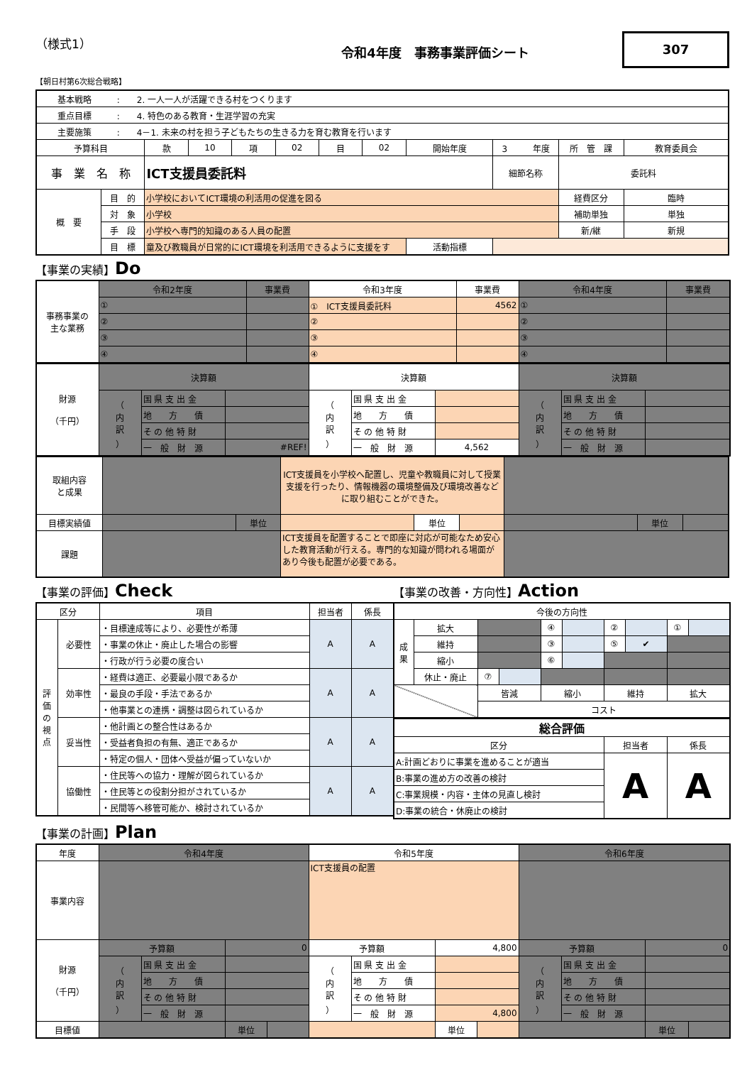（様式1）
令和4年度　事務事業評価シート
307
【朝日村第6次総合戦略】
| 基本戦略 : 2. 一人一人が活躍できる村をつくります | | | | | | | | | | | |
| 重点目標 : 4. 特色のある教育・生涯学習の充実 | | | | | | | | | | | |
| 主要施策 : 4－1. 未来の村を担う子どもたちの生きる力を育む教育を行います | | | | | | | | | | | |
| 予算科目 | | 款 | 10 | 項 | 02 | 目 | 02 | 開始年度 | 3 年度 | 所 管 課 | 教育委員会 |
| 事 業 名 称 | | ICT支援員委託料 | | | | | | | 細節名称 | 委託料 | |
| 概 要 | 目 的 | 小学校においてICT環境の利活用の促進を図る | | | | | | | | 経費区分 | 臨時 |
| | 対 象 | 小学校 | | | | | | | | 補助単独 | 単独 |
| | 手 段 | 小学校へ専門的知識のある人員の配置 | | | | | | | | 新/継 | 新規 |
| | 目 標 | 童及び教職員が日常的にICT環境を利活用できるように支援をす | | | | | | 活動指標 | | | |
【事業の実績】Do
| 事務事業の 主な業務 | 令和2年度 | 事業費 | 令和3年度 | 事業費 | 令和4年度 | 事業費 |
| | ① | | ① ICT支援員委託料 | 4562 | ① | |
| | ② | | ② | | ② | |
| | ③ | | ③ | | ③ | |
| | ④ | | ④ | | ④ | |
| 財源 （千円） | 決算額 | | | 決算額 | | | 決算額 | | |
| | （ 内 訳 ） | 国 県 支 出 金 | | （ 内 訳 ） | 国 県 支 出 金 | | （ 内 訳 ） | 国 県 支 出 金 | |
| | | 地 方 債 | | | 地 方 債 | | | 地 方 債 | |
| | | そ の 他 特 財 | | | そ の 他 特 財 | | | そ の 他 特 財 | |
| | | 一 般 財 源 | #REF! | | 一 般 財 源 | 4,562 | | 一 般 財 源 | |
| 取組内容 と成果 | | | ICT支援員を小学校へ配置し、児童や教職員に対して授業支援を行ったり、情報機器の環境整備及び環境改善などに取り組むことができた。 | | | | | |
| 目標実績値 | | 単位 | | 単位 | | | 単位 | |
| 課題 | | | ICT支援員を配置することで即座に対応が可能なため安心した教育活動が行える。専門的な知識が問われる場面があり今後も配置が必要である。 | | | | | |
【事業の評価】Check
| 区分 | | 項目 | 担当者 | 係長 |
| 評 価 の 視 点 | 必要性 | ・目標達成等により、必要性が希薄 | A | A |
| | | ・事業の休止・廃止した場合の影響 | | |
| | | ・行政が行う必要の度合い | | |
| | 効率性 | ・経費は適正、必要最小限であるか | A | A |
| | | ・最良の手段・手法であるか | | |
| | | ・他事業との連携・調整は図られているか | | |
| | 妥当性 | ・他計画との整合性はあるか | A | A |
| | | ・受益者負担の有無、適正であるか | | |
| | | ・特定の個人・団体へ受益が偏っていないか | | |
| | 協働性 | ・住民等への協力・理解が図られているか | A | A |
| | | ・住民等との役割分担がされているか | | |
| | | ・民間等へ移管可能か、検討されているか | | |
【事業の改善・方向性】Action
| 今後の方向性 | | | | | | | | | |
| 成 果 | 拡大 | | | ④ | | ② | | ① | |
| | 維持 | | | ③ | | ⑤ | ✔ | | |
| | 縮小 | | | ⑥ | | | | | |
| | 休止・廃止 | ⑦ | | | | | | | |
| | | 皆減 | | 縮小 | | 維持 | | 拡大 | |
| | | コスト | | | | | | | |
| 総合評価 | | |
| 区分 | 担当者 | 係長 |
| A:計画どおりに事業を進めることが適当 | A | A |
| B:事業の進め方の改善の検討 | | |
| C:事業規模・内容・主体の見直し検討 | | |
| D:事業の統合・休廃止の検討 | | |
【事業の計画】Plan
| 年度 | 令和4年度 | | | | 令和5年度 | | | | 令和6年度 | | | |
| 事業内容 | | | | | ICT支援員の配置 | | | | | | | |
| 財源 （千円） | 予算額 | | 0 | | 予算額 | | 4,800 | | 予算額 | | 0 | |
| | （ 内 訳 ） | 国 県 支 出 金 | | | （ 内 訳 ） | 国 県 支 出 金 | | | （ 内 訳 ） | 国 県 支 出 金 | | |
| | | 地 方 債 | | | | 地 方 債 | | | | 地 方 債 | | |
| | | そ の 他 特 財 | | | | そ の 他 特 財 | | | | そ の 他 特 財 | | |
| | | 一 般 財 源 | | | | 一 般 財 源 | 4,800 | | | 一 般 財 源 | | |
| 目標値 | | | 単位 | | | | 単位 | | | | 単位 | |